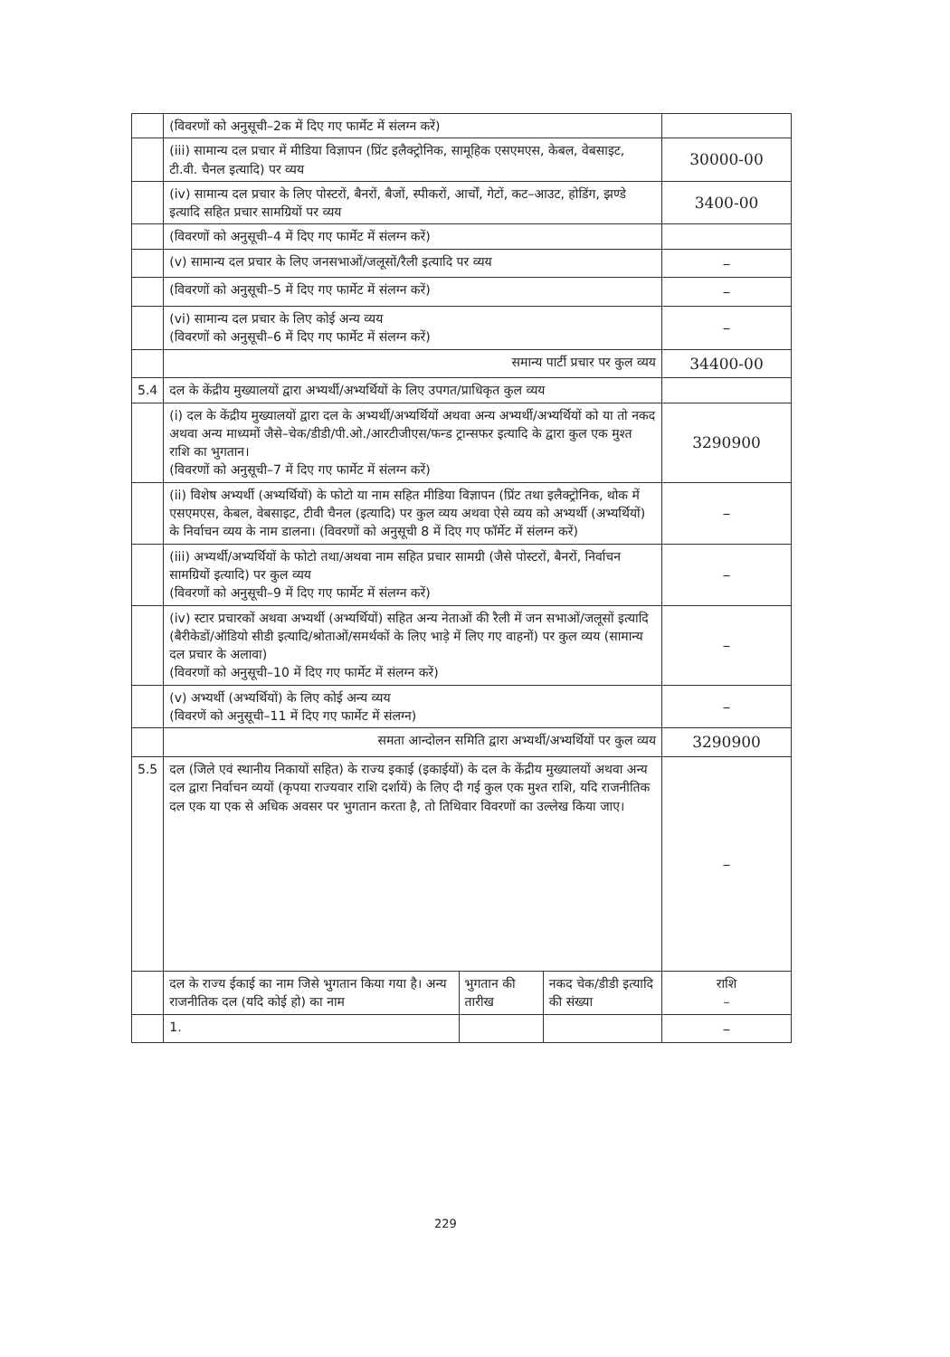| | (विवरणों को अनुसूची–2क में दिए गए फार्मेट में संलग्न करें) | | | |
| | (iii) सामान्य दल प्रचार में मीडिया विज्ञापन (प्रिंट इलैक्ट्रोनिक, सामूहिक एसएमएस, केबल, वेबसाइट, टी.वी. चैनल इत्यादि) पर व्यय | | | 30000-00 |
| | (iv) सामान्य दल प्रचार के लिए पोस्टरों, बैनरों, बैजों, स्पीकरों, आर्चों, गेटों, कट–आउट, होडिंग, झण्डे इत्यादि सहित प्रचार सामग्रियों पर व्यय | | | 3400-00 |
| | (विवरणों को अनुसूची–4 में दिए गए फार्मेट में संलग्न करें) | | | |
| | (v) सामान्य दल प्रचार के लिए जनसभाओं/जलूसों/रैली इत्यादि पर व्यय | | | – |
| | (विवरणों को अनुसूची–5 में दिए गए फार्मेट में संलग्न करें) | | | – |
| | (vi) सामान्य दल प्रचार के लिए कोई अन्य व्यय (विवरणों को अनुसूची–6 में दिए गए फार्मेट में संलग्न करें) | | | – |
| | समान्य पार्टी प्रचार पर कुल व्यय | | | 34400-00 |
| 5.4 | दल के केंद्रीय मुख्यालयों द्वारा अभ्यर्थी/अभ्यर्थियों के लिए उपगत/प्राधिकृत कुल व्यय | | | |
| | (i) दल के केंद्रीय मुख्यालयों द्वारा दल के अभ्यर्थी/अभ्यर्थियों अथवा अन्य अभ्यर्थी/अभ्यर्थियों को या तो नकद अथवा अन्य माध्यमों जैसे–चेक/डीडी/पी.ओ./आरटीजीएस/फन्ड ट्रान्सफर इत्यादि के द्वारा कुल एक मुश्त राशि का भुगतान। (विवरणों को अनुसूची–7 में दिए गए फार्मेट में संलग्न करें) | | | 3290900 |
| | (ii) विशेष अभ्यर्थी (अभ्यर्थियों) के फोटो या नाम सहित मीडिया विज्ञापन (प्रिंट तथा इलैक्ट्रोनिक, थोक में एसएमएस, केबल, वेबसाइट, टीवी चैनल (इत्यादि) पर कुल व्यय अथवा ऐसे व्यय को अभ्यर्थी (अभ्यर्थियों) के निर्वाचन व्यय के नाम डालना। (विवरणों को अनुसूची 8 में दिए गए फॉर्मेट में संलग्न करें) | | | – |
| | (iii) अभ्यर्थी/अभ्यर्थियों के फोटो तथा/अथवा नाम सहित प्रचार सामग्री (जैसे पोस्टरों, बैनरों, निर्वाचन सामग्रियों इत्यादि) पर कुल व्यय (विवरणों को अनुसूची–9 में दिए गए फार्मेट में संलग्न करें) | | | – |
| | (iv) स्टार प्रचारकों अथवा अभ्यर्थी (अभ्यर्थियों) सहित अन्य नेताओं की रैली में जन सभाओं/जलूसों इत्यादि (बैरीकेडों/ऑडियो सीडी इत्यादि/श्रोताओं/समर्थकों के लिए भाड़े में लिए गए वाहनों) पर कुल व्यय (सामान्य दल प्रचार के अलावा) (विवरणों को अनुसूची–10 में दिए गए फार्मेट में संलग्न करें) | | | – |
| | (v) अभ्यर्थी (अभ्यर्थियों) के लिए कोई अन्य व्यय (विवरणें को अनुसूची–11 में दिए गए फार्मेट में संलग्न) | | | – |
| | समता आन्दोलन समिति द्वारा अभ्यर्थी/अभ्यर्थियों पर कुल व्यय | | | 3290900 |
| 5.5 | दल (जिले एवं स्थानीय निकायों सहित) के राज्य इकाई (इकाईयों) के दल के केंद्रीय मुख्यालयों अथवा अन्य दल द्वारा निर्वाचन व्ययों (कृपया राज्यवार राशि दर्शायें) के लिए दी गई कुल एक मुश्त राशि, यदि राजनीतिक दल एक या एक से अधिक अवसर पर भुगतान करता है, तो तिथिवार विवरणों का उल्लेख किया जाए। | | | – |
| | दल के राज्य ईकाई का नाम जिसे भुगतान किया गया है। अन्य राजनीतिक दल (यदि कोई हो) का नाम | भुगतान की तारीख | नकद चेक/डीडी इत्यादि की संख्या | राशि – |
| | 1. | | | – |
229